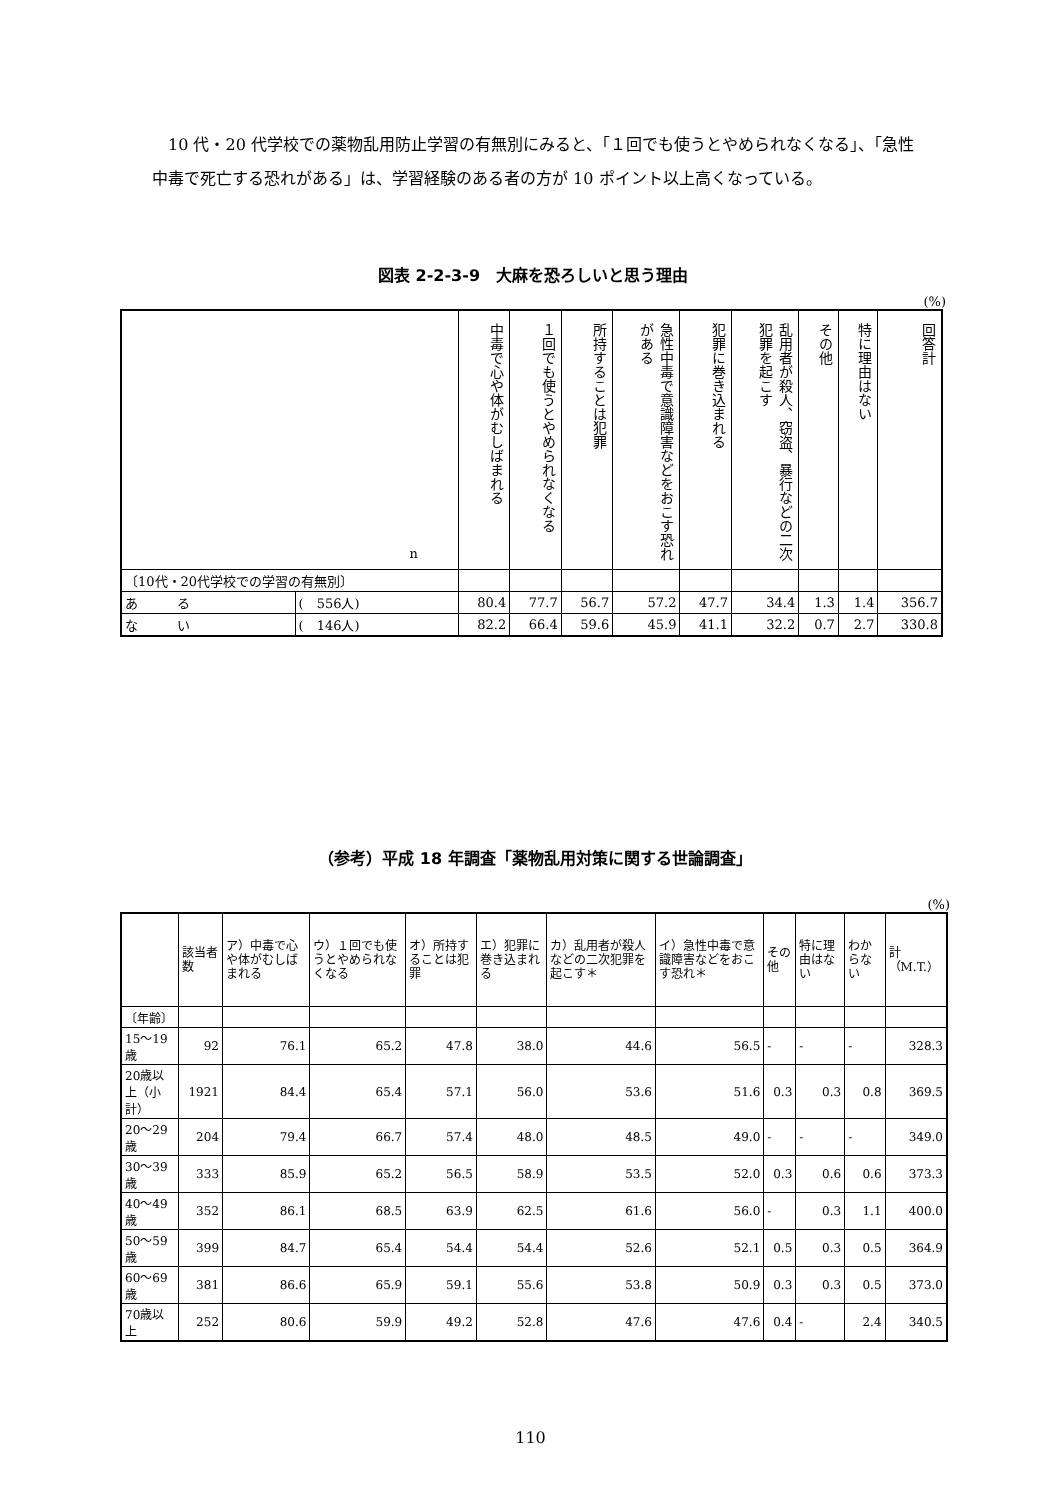10 代・20 代学校での薬物乱用防止学習の有無別にみると、「１回でも使うとやめられなくなる」、「急性中毒で死亡する恐れがある」は、学習経験のある者の方が 10 ポイント以上高くなっている。
図表 2-2-3-9　大麻を恐ろしいと思う理由
(%)
| n | | 中毒で心や体がむしばまれる | １回でも使うとやめられなくなる | 所持することは犯罪 | 急性中毒で意識障害などをおこす恐れがある | 犯罪に巻き込まれる | 乱用者が殺人、窃盗、暴行などの二次犯罪を起こす | その他 | 特に理由はない | 回答計 |
| --- | --- | --- | --- | --- | --- | --- | --- | --- | --- | --- |
| 〔10代・20代学校での学習の有無別〕 | | | | | | | | | | |
| あ る | ( 556人) | 80.4 | 77.7 | 56.7 | 57.2 | 47.7 | 34.4 | 1.3 | 1.4 | 356.7 |
| な い | ( 146人) | 82.2 | 66.4 | 59.6 | 45.9 | 41.1 | 32.2 | 0.7 | 2.7 | 330.8 |
（参考）平成 18 年調査「薬物乱用対策に関する世論調査」
(%)
| | 該当者数 | ア）中毒で心や体がむしばまれる | ウ）１回でも使うとやめられなくなる | オ）所持することは犯罪 | エ）犯罪に巻き込まれる | カ）乱用者が殺人などの二次犯罪を起こす＊ | イ）急性中毒で意識障害などをおこす恐れ＊ | その他 | 特に理由はない | わからない | 計（M.T.） |
| --- | --- | --- | --- | --- | --- | --- | --- | --- | --- | --- | --- |
| 〔年齢〕 | | | | | | | | | | | |
| 15～19歳 | 92 | 76.1 | 65.2 | 47.8 | 38.0 | 44.6 | 56.5 | - | - | - | 328.3 |
| 20歳以上（小計） | 1921 | 84.4 | 65.4 | 57.1 | 56.0 | 53.6 | 51.6 | 0.3 | 0.3 | 0.8 | 369.5 |
| 20～29歳 | 204 | 79.4 | 66.7 | 57.4 | 48.0 | 48.5 | 49.0 | - | - | - | 349.0 |
| 30～39歳 | 333 | 85.9 | 65.2 | 56.5 | 58.9 | 53.5 | 52.0 | 0.3 | 0.6 | 0.6 | 373.3 |
| 40～49歳 | 352 | 86.1 | 68.5 | 63.9 | 62.5 | 61.6 | 56.0 | - | 0.3 | 1.1 | 400.0 |
| 50～59歳 | 399 | 84.7 | 65.4 | 54.4 | 54.4 | 52.6 | 52.1 | 0.5 | 0.3 | 0.5 | 364.9 |
| 60～69歳 | 381 | 86.6 | 65.9 | 59.1 | 55.6 | 53.8 | 50.9 | 0.3 | 0.3 | 0.5 | 373.0 |
| 70歳以上 | 252 | 80.6 | 59.9 | 49.2 | 52.8 | 47.6 | 47.6 | 0.4 | - | 2.4 | 340.5 |
110